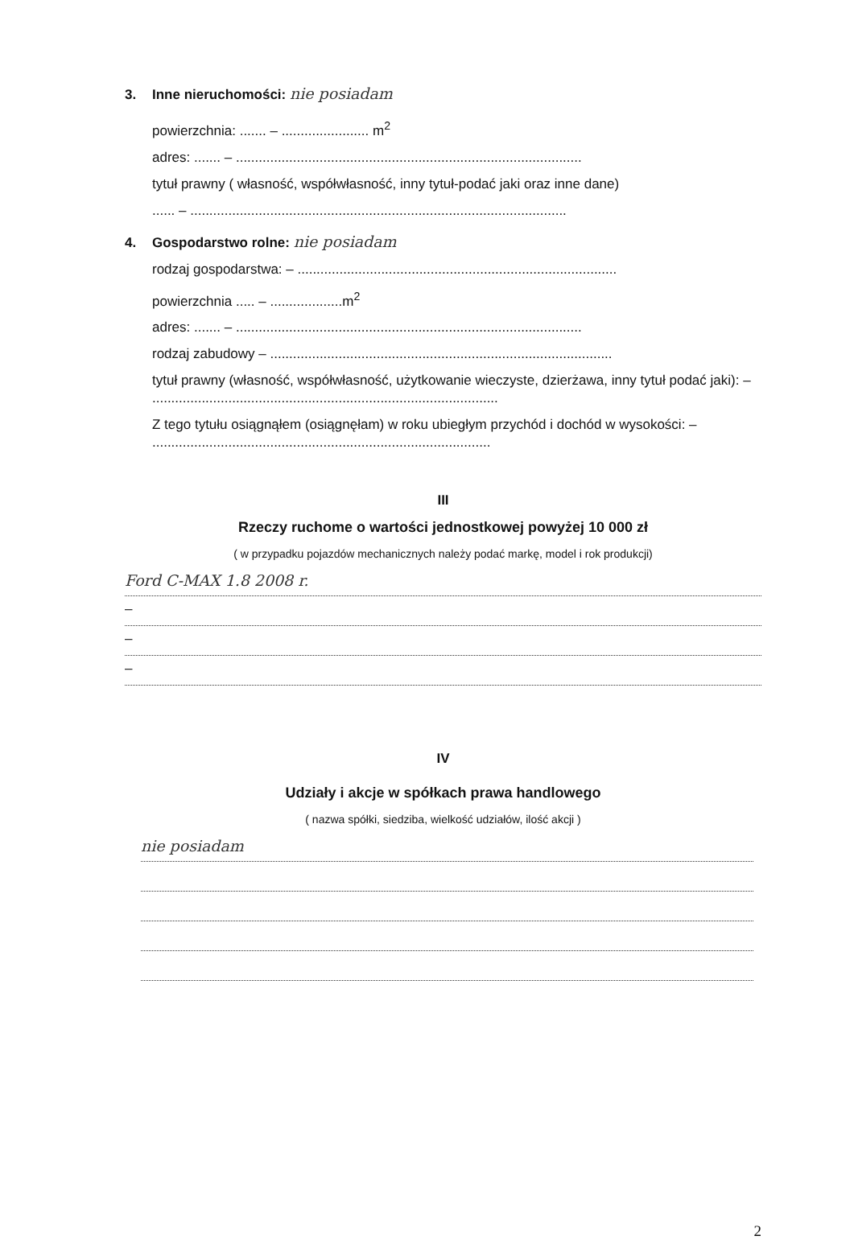3. Inne nieruchomości: nie posiadam
powierzchnia: ....... – ....................... m<sup>2</sup>
adres: ....... – ...........................................................................................
tytuł prawny ( własność, współwłasność, inny tytuł-podać jaki oraz inne dane)
...... – ...................................................................................................
4. Gospodarstwo rolne: nie posiadam
rodzaj gospodarstwa: – ....................................................................................
powierzchnia ..... – ...................m<sup>2</sup>
adres: ....... – ...........................................................................................
rodzaj zabudowy – ..........................................................................................
tytuł prawny (własność, współwłasność, użytkowanie wieczyste, dzierżawa, inny tytuł podać jaki): – ...........................................................................................
Z tego tytułu osiągnąłem (osiągnęłam) w roku ubiegłym przychód i dochód w wysokości: – .........................................................................................
III
Rzeczy ruchome o wartości jednostkowej powyżej 10 000 zł
( w przypadku pojazdów mechanicznych należy podać markę, model i rok produkcji)
Ford C-MAX 1.8 2008 r.
–
–
–
IV
Udziały i akcje w spółkach prawa handlowego
( nazwa spółki, siedziba, wielkość udziałów, ilość akcji )
nie posiadam
2